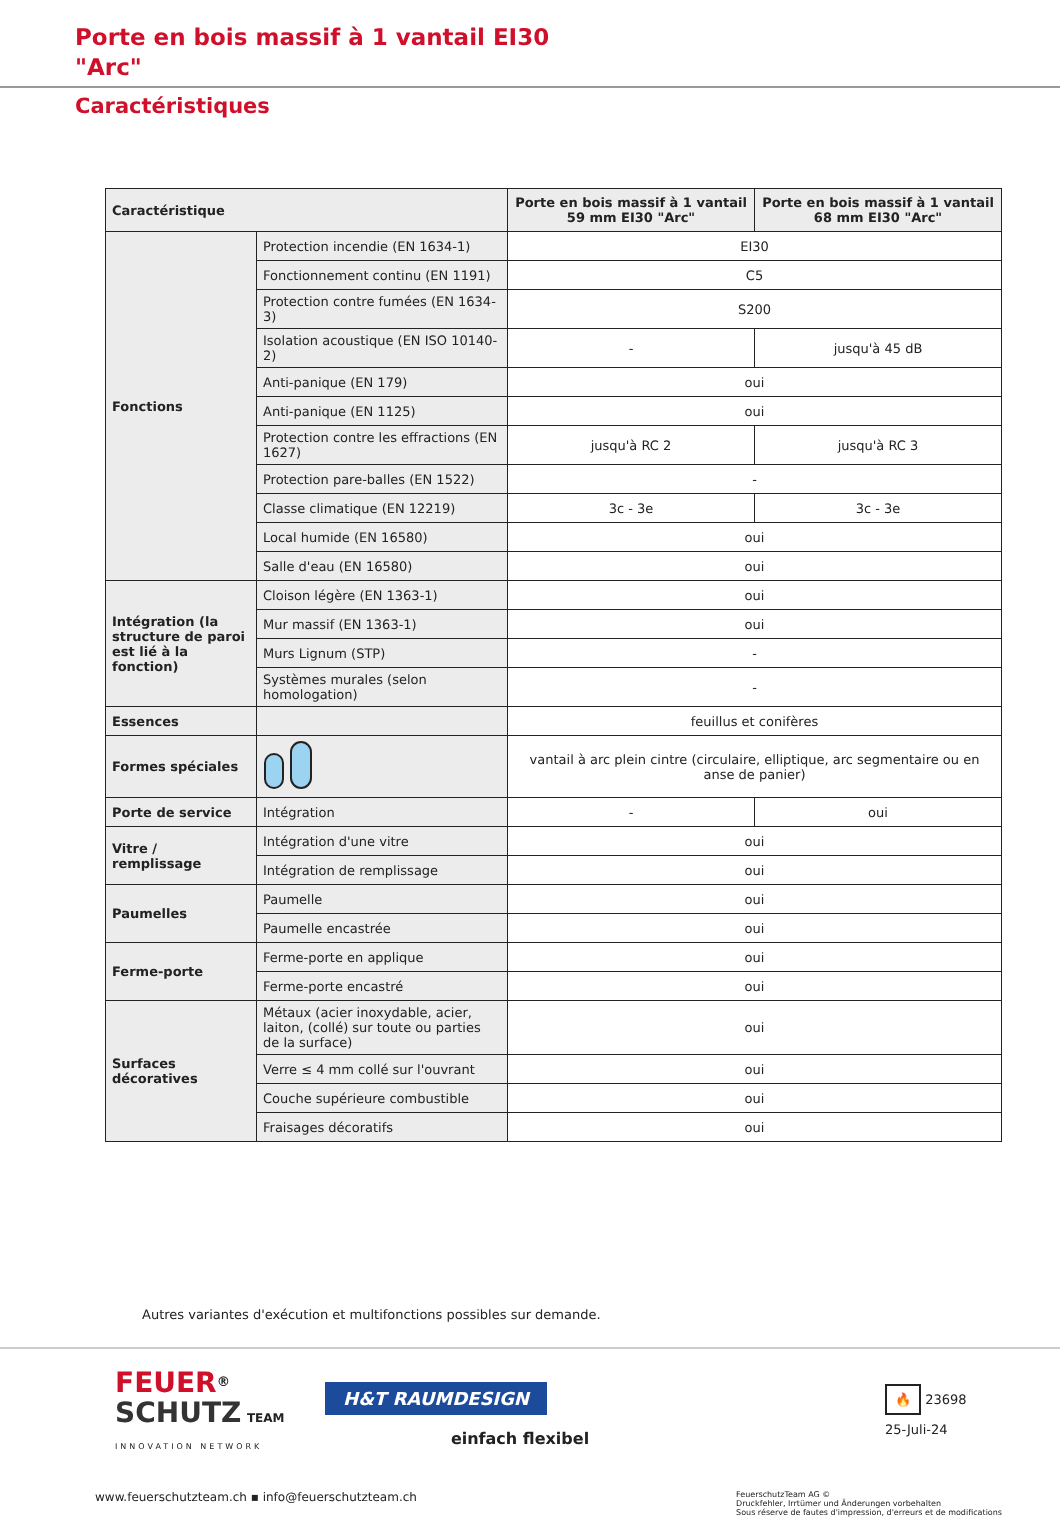Porte en bois massif à 1 vantail EI30
"Arc"
Caractéristiques
| Caractéristique | | Porte en bois massif à 1 vantail 59 mm EI30 "Arc" | Porte en bois massif à 1 vantail 68 mm EI30 "Arc" |
| --- | --- | --- | --- |
| Fonctions | Protection incendie (EN 1634-1) | EI30 | |
| | Fonctionnement continu (EN 1191) | C5 | |
| | Protection contre fumées (EN 1634-3) | S200 | |
| | Isolation acoustique (EN ISO 10140-2) | - | jusqu'à 45 dB |
| | Anti-panique (EN 179) | oui | |
| | Anti-panique (EN 1125) | oui | |
| | Protection contre les effractions (EN 1627) | jusqu'à RC 2 | jusqu'à RC 3 |
| | Protection pare-balles (EN 1522) | - | |
| | Classe climatique (EN 12219) | 3c - 3e | 3c - 3e |
| | Local humide (EN 16580) | oui | |
| | Salle d'eau (EN 16580) | oui | |
| Intégration (la structure de paroi est lié à la fonction) | Cloison légère (EN 1363-1) | oui | |
| | Mur massif (EN 1363-1) | oui | |
| | Murs Lignum (STP) | - | |
| | Systèmes murales (selon homologation) | - | |
| Essences | | feuillus et conifères | |
| Formes spéciales | | vantail à arc plein cintre (circulaire, elliptique, arc segmentaire ou en anse de panier) | |
| Porte de service | Intégration | - | oui |
| Vitre / remplissage | Intégration d'une vitre | oui | |
| | Intégration de remplissage | oui | |
| Paumelles | Paumelle | oui | |
| | Paumelle encastrée | oui | |
| Ferme-porte | Ferme-porte en applique | oui | |
| | Ferme-porte encastré | oui | |
| Surfaces décoratives | Métaux (acier inoxydable, acier, laiton, (collé) sur toute ou parties de la surface) | oui | |
| | Verre ≤ 4 mm collé sur l'ouvrant | oui | |
| | Couche supérieure combustible | oui | |
| | Fraisages décoratifs | oui | |
Autres variantes d'exécution et multifonctions possibles sur demande.
FEUER<sup>®</sup>
SCHUTZ TEAM
INNOVATION NETWORK
H&T RAUMDESIGN
einfach flexibel
🔥 23698
25-Juli-24
www.feuerschutzteam.ch ▪ info@feuerschutzteam.ch
FeuerschutzTeam AG ©
Druckfehler, Irrtümer und Änderungen vorbehalten
Sous réserve de fautes d'impression, d'erreurs et de modifications